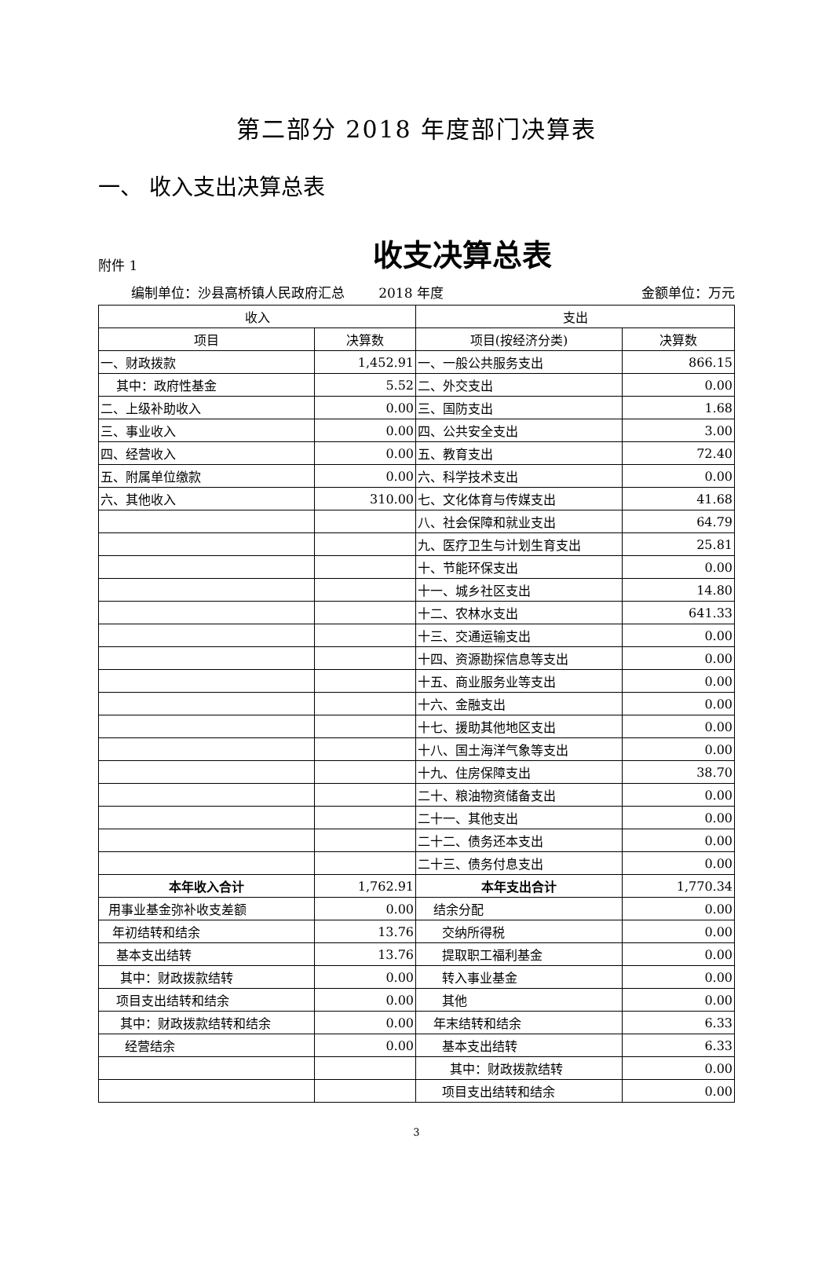第二部分 2018 年度部门决算表
一、 收入支出决算总表
附件 1
收支决算总表
编制单位：沙县高桥镇人民政府汇总 2018 年度 金额单位：万元
| 收入 | | 支出 | |
| --- | --- | --- | --- |
| 项目 | 决算数 | 项目(按经济分类) | 决算数 |
| 一、财政拨款 | 1,452.91 | 一、一般公共服务支出 | 866.15 |
| 其中：政府性基金 | 5.52 | 二、外交支出 | 0.00 |
| 二、上级补助收入 | 0.00 | 三、国防支出 | 1.68 |
| 三、事业收入 | 0.00 | 四、公共安全支出 | 3.00 |
| 四、经营收入 | 0.00 | 五、教育支出 | 72.40 |
| 五、附属单位缴款 | 0.00 | 六、科学技术支出 | 0.00 |
| 六、其他收入 | 310.00 | 七、文化体育与传媒支出 | 41.68 |
| | | 八、社会保障和就业支出 | 64.79 |
| | | 九、医疗卫生与计划生育支出 | 25.81 |
| | | 十、节能环保支出 | 0.00 |
| | | 十一、城乡社区支出 | 14.80 |
| | | 十二、农林水支出 | 641.33 |
| | | 十三、交通运输支出 | 0.00 |
| | | 十四、资源勘探信息等支出 | 0.00 |
| | | 十五、商业服务业等支出 | 0.00 |
| | | 十六、金融支出 | 0.00 |
| | | 十七、援助其他地区支出 | 0.00 |
| | | 十八、国土海洋气象等支出 | 0.00 |
| | | 十九、住房保障支出 | 38.70 |
| | | 二十、粮油物资储备支出 | 0.00 |
| | | 二十一、其他支出 | 0.00 |
| | | 二十二、债务还本支出 | 0.00 |
| | | 二十三、债务付息支出 | 0.00 |
| 本年收入合计 | 1,762.91 | 本年支出合计 | 1,770.34 |
| 用事业基金弥补收支差额 | 0.00 | 结余分配 | 0.00 |
| 年初结转和结余 | 13.76 | 交纳所得税 | 0.00 |
| 基本支出结转 | 13.76 | 提取职工福利基金 | 0.00 |
| 其中：财政拨款结转 | 0.00 | 转入事业基金 | 0.00 |
| 项目支出结转和结余 | 0.00 | 其他 | 0.00 |
| 其中：财政拨款结转和结余 | 0.00 | 年末结转和结余 | 6.33 |
| 经营结余 | 0.00 | 基本支出结转 | 6.33 |
| | | 其中：财政拨款结转 | 0.00 |
| | | 项目支出结转和结余 | 0.00 |
3